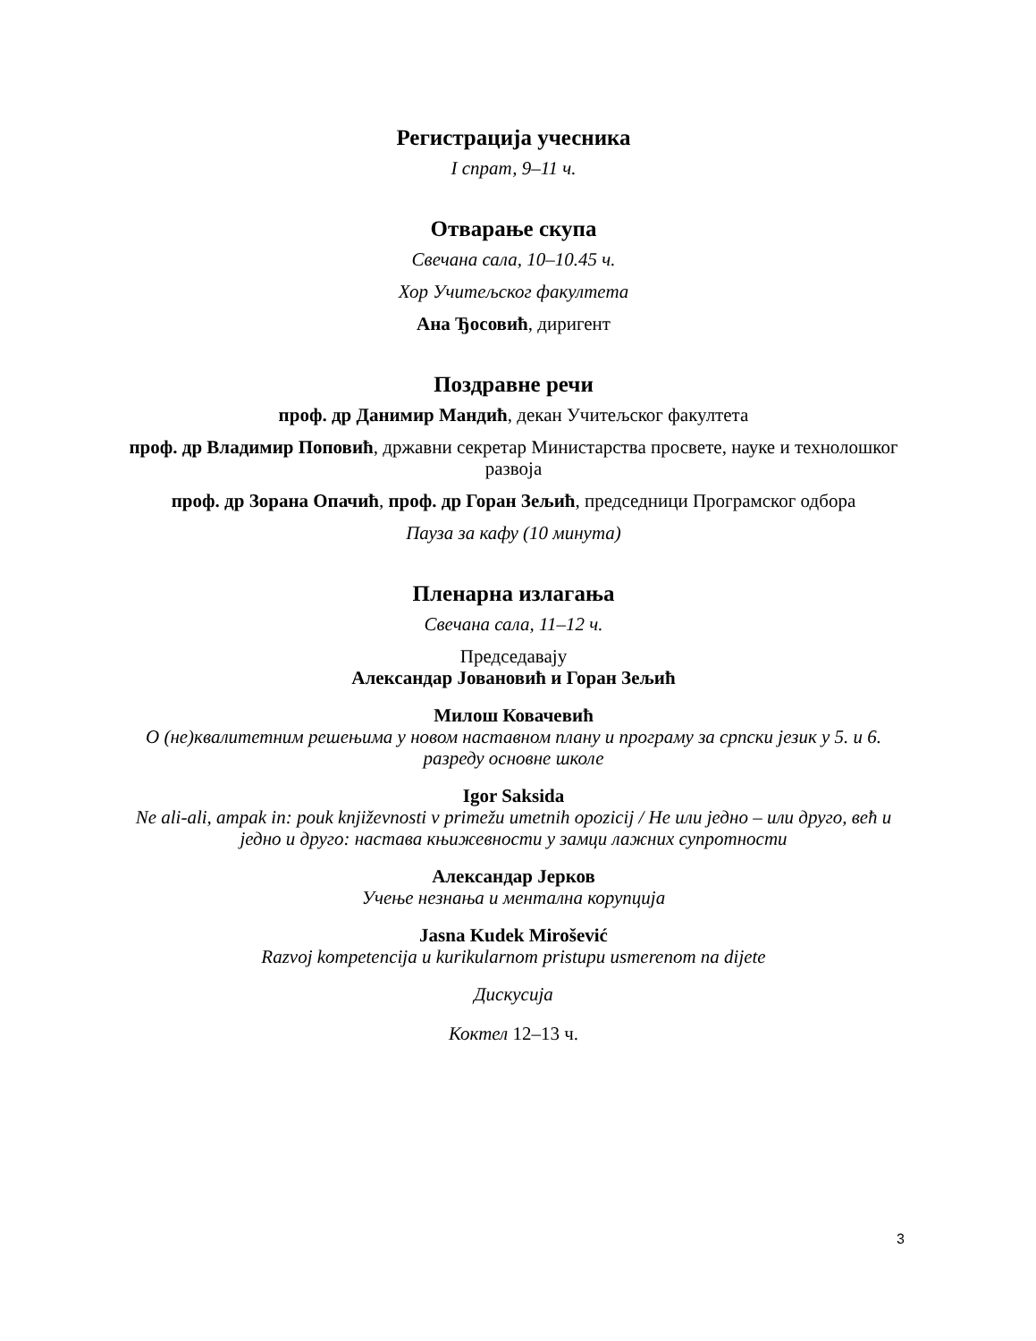Регистрација учесника
I спрат, 9–11 ч.
Отварање скупа
Свечана сала, 10–10.45 ч.
Хор Учитељског факултета
Ана Ђосовић, диригент
Поздравне речи
проф. др Данимир Мандић, декан Учитељског факултета
проф. др Владимир Поповић, државни секретар Министарства просвете, науке и технолошког развоја
проф. др Зорана Опачић, проф. др Горан Зељић, председници Програмског одбора
Пауза за кафу (10 минута)
Пленарна излагања
Свечана сала, 11–12 ч.
Председавају
Александар Јовановић и Горан Зељић
Милош Ковачевић
О (не)квалитетним решењима у новом наставном плану и програму за српски језик у 5. и 6. разреду основне школе
Igor Saksida
Ne ali-ali, ampak in: pouk književnosti v primežu umetnih opozicij / Не или једно – или друго, већ и једно и друго: настава књижевности у замци лажних супротности
Александар Јерков
Учење незнања и ментална корупција
Jasna Kudek Mirošević
Razvoj kompetencija u kurikularnom pristupu usmerenom na dijete
Дискусија
Коктел 12–13 ч.
3